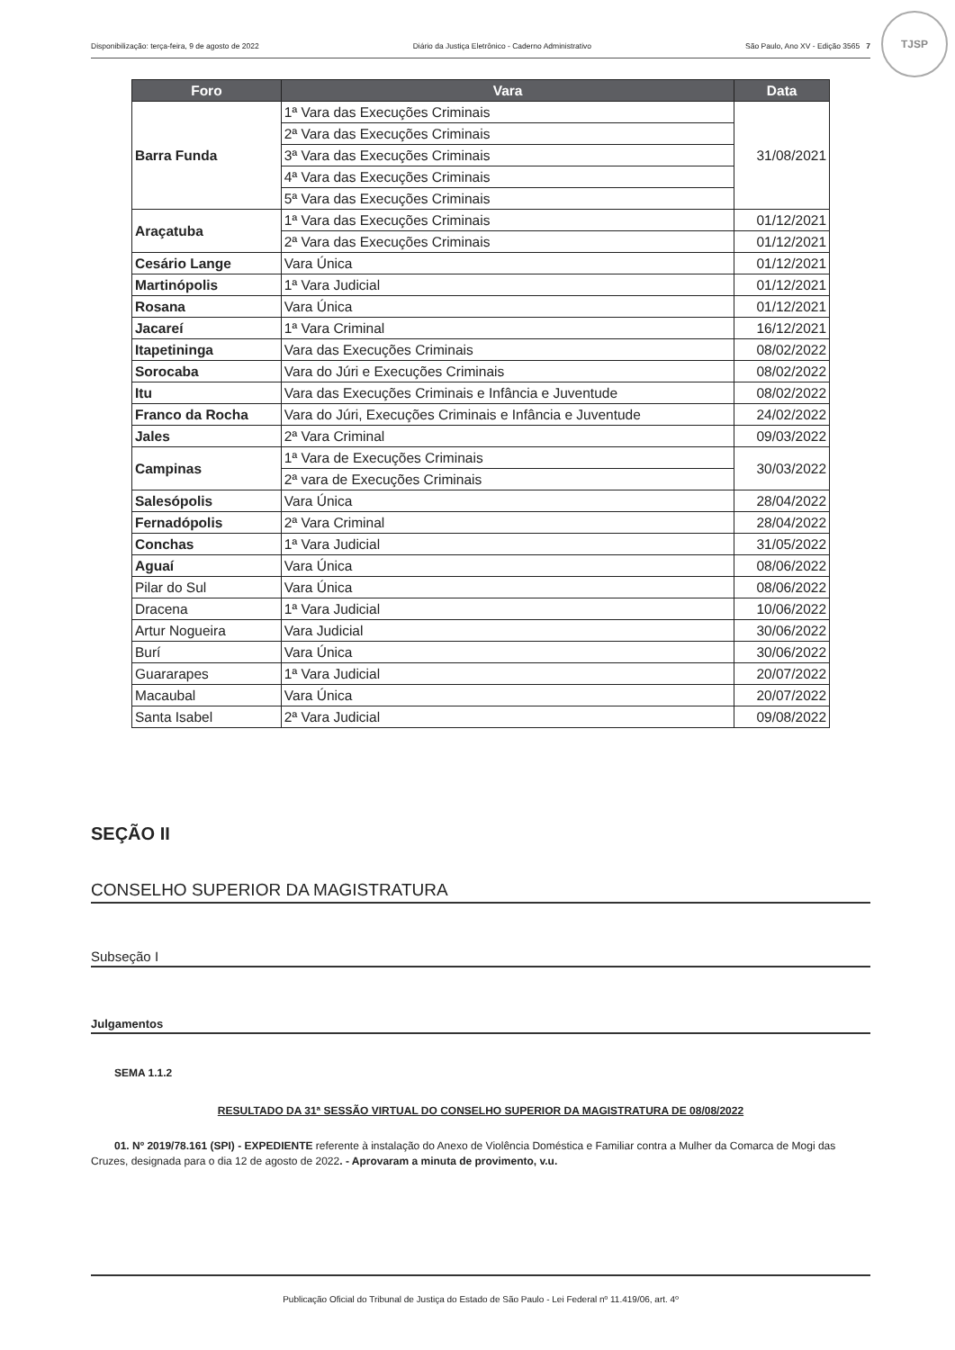Disponibilização: terça-feira, 9 de agosto de 2022 Diário da Justiça Eletrônico - Caderno Administrativo São Paulo, Ano XV - Edição 3565 7
TJSP
| Foro | Vara | Data |
| --- | --- | --- |
| Barra Funda | 1ª Vara das Execuções Criminais | 31/08/2021 |
| | 2ª Vara das Execuções Criminais | |
| | 3ª Vara das Execuções Criminais | |
| | 4ª Vara das Execuções Criminais | |
| | 5ª Vara das Execuções Criminais | |
| Araçatuba | 1ª Vara das Execuções Criminais | 01/12/2021 |
| | 2ª Vara das Execuções Criminais | 01/12/2021 |
| Cesário Lange | Vara Única | 01/12/2021 |
| Martinópolis | 1ª Vara Judicial | 01/12/2021 |
| Rosana | Vara Única | 01/12/2021 |
| Jacareí | 1ª Vara Criminal | 16/12/2021 |
| Itapetininga | Vara das Execuções Criminais | 08/02/2022 |
| Sorocaba | Vara do Júri e Execuções Criminais | 08/02/2022 |
| Itu | Vara das Execuções Criminais e Infância e Juventude | 08/02/2022 |
| Franco da Rocha | Vara do Júri, Execuções Criminais e Infância e Juventude | 24/02/2022 |
| Jales | 2ª Vara Criminal | 09/03/2022 |
| Campinas | 1ª Vara de Execuções Criminais | 30/03/2022 |
| | 2ª vara de Execuções Criminais | |
| Salesópolis | Vara Única | 28/04/2022 |
| Fernadópolis | 2ª Vara Criminal | 28/04/2022 |
| Conchas | 1ª Vara Judicial | 31/05/2022 |
| Aguaí | Vara Única | 08/06/2022 |
| Pilar do Sul | Vara Única | 08/06/2022 |
| Dracena | 1ª Vara Judicial | 10/06/2022 |
| Artur Nogueira | Vara Judicial | 30/06/2022 |
| Burí | Vara Única | 30/06/2022 |
| Guararapes | 1ª Vara Judicial | 20/07/2022 |
| Macaubal | Vara Única | 20/07/2022 |
| Santa Isabel | 2ª Vara Judicial | 09/08/2022 |
SEÇÃO II
CONSELHO SUPERIOR DA MAGISTRATURA
Subseção I
Julgamentos
SEMA 1.1.2
RESULTADO DA 31ª SESSÃO VIRTUAL DO CONSELHO SUPERIOR DA MAGISTRATURA DE 08/08/2022
01. Nº 2019/78.161 (SPI) - EXPEDIENTE referente à instalação do Anexo de Violência Doméstica e Familiar contra a Mulher da Comarca de Mogi das Cruzes, designada para o dia 12 de agosto de 2022. - Aprovaram a minuta de provimento, v.u.
Publicação Oficial do Tribunal de Justiça do Estado de São Paulo - Lei Federal nº 11.419/06, art. 4º